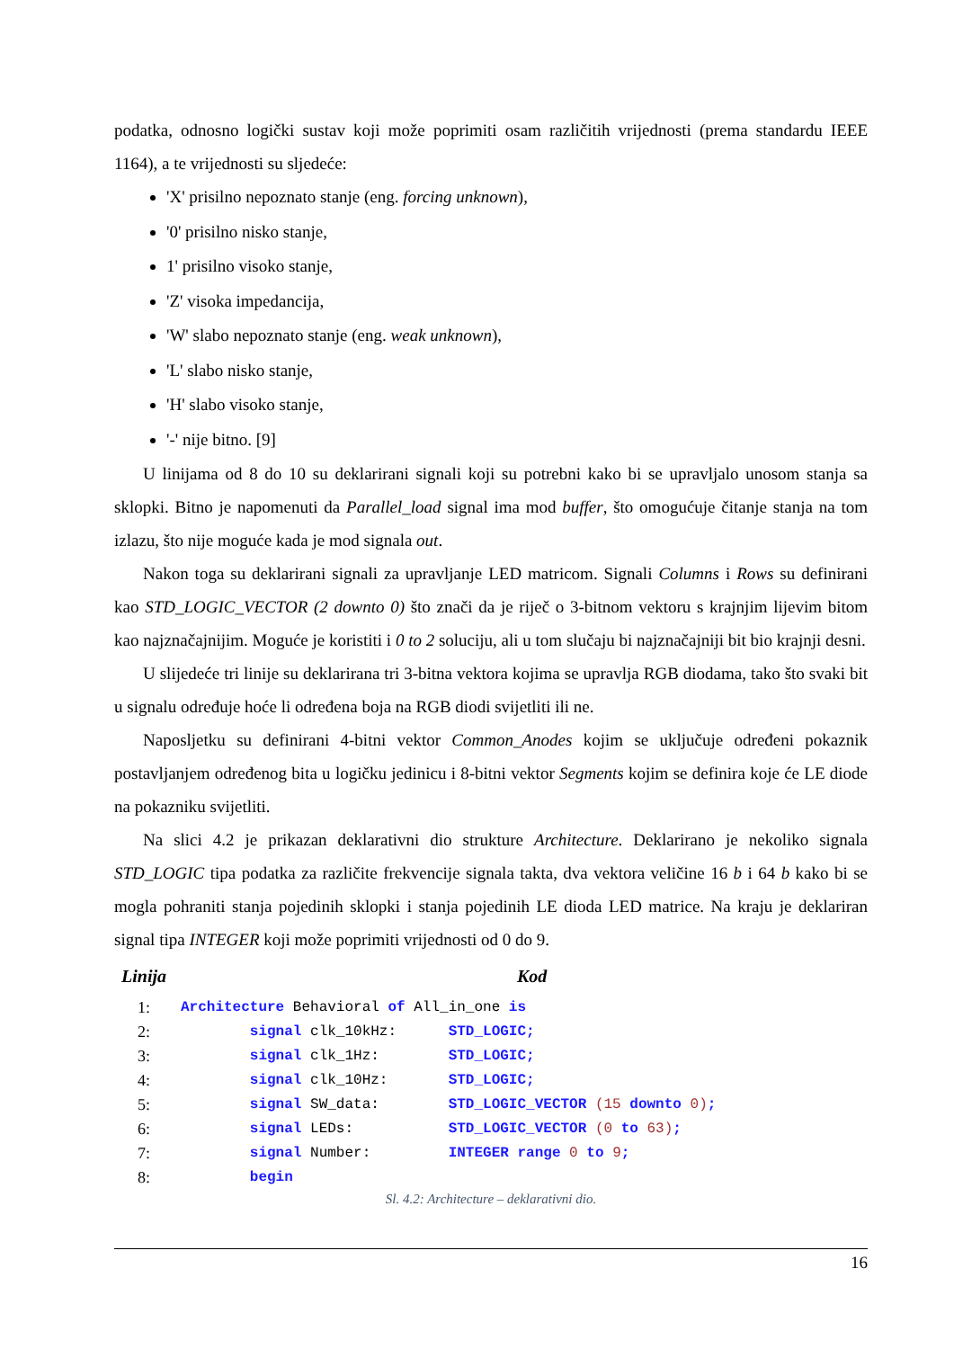podatka, odnosno logički sustav koji može poprimiti osam različitih vrijednosti (prema standardu IEEE 1164), a te vrijednosti su sljedeće:
'X' prisilno nepoznato stanje (eng. forcing unknown),
'0' prisilno nisko stanje,
1' prisilno visoko stanje,
'Z' visoka impedancija,
'W' slabo nepoznato stanje (eng. weak unknown),
'L' slabo nisko stanje,
'H' slabo visoko stanje,
'-' nije bitno. [9]
U linijama od 8 do 10 su deklarirani signali koji su potrebni kako bi se upravljalo unosom stanja sa sklopki. Bitno je napomenuti da Parallel_load signal ima mod buffer, što omogućuje čitanje stanja na tom izlazu, što nije moguće kada je mod signala out.
Nakon toga su deklarirani signali za upravljanje LED matricom. Signali Columns i Rows su definirani kao STD_LOGIC_VECTOR (2 downto 0) što znači da je riječ o 3-bitnom vektoru s krajnjim lijevim bitom kao najznačajnijim. Moguće je koristiti i 0 to 2 soluciju, ali u tom slučaju bi najznačajniji bit bio krajnji desni.
U slijedeće tri linije su deklarirana tri 3-bitna vektora kojima se upravlja RGB diodama, tako što svaki bit u signalu određuje hoće li određena boja na RGB diodi svijetliti ili ne.
Naposljetku su definirani 4-bitni vektor Common_Anodes kojim se uključuje određeni pokaznik postavljanjem određenog bita u logičku jedinicu i 8-bitni vektor Segments kojim se definira koje će LE diode na pokazniku svijetliti.
Na slici 4.2 je prikazan deklarativni dio strukture Architecture. Deklarirano je nekoliko signala STD_LOGIC tipa podatka za različite frekvencije signala takta, dva vektora veličine 16 b i 64 b kako bi se mogla pohraniti stanja pojedinih sklopki i stanja pojedinih LE dioda LED matrice. Na kraju je deklariran signal tipa INTEGER koji može poprimiti vrijednosti od 0 do 9.
Linija Kod
1: Architecture Behavioral of All_in_one is
2: signal clk_10kHz: STD_LOGIC;
3: signal clk_1Hz: STD_LOGIC;
4: signal clk_10Hz: STD_LOGIC;
5: signal SW_data: STD_LOGIC_VECTOR (15 downto 0);
6: signal LEDs: STD_LOGIC_VECTOR (0 to 63);
7: signal Number: INTEGER range 0 to 9;
8: begin
Sl. 4.2: Architecture – deklarativni dio.
16